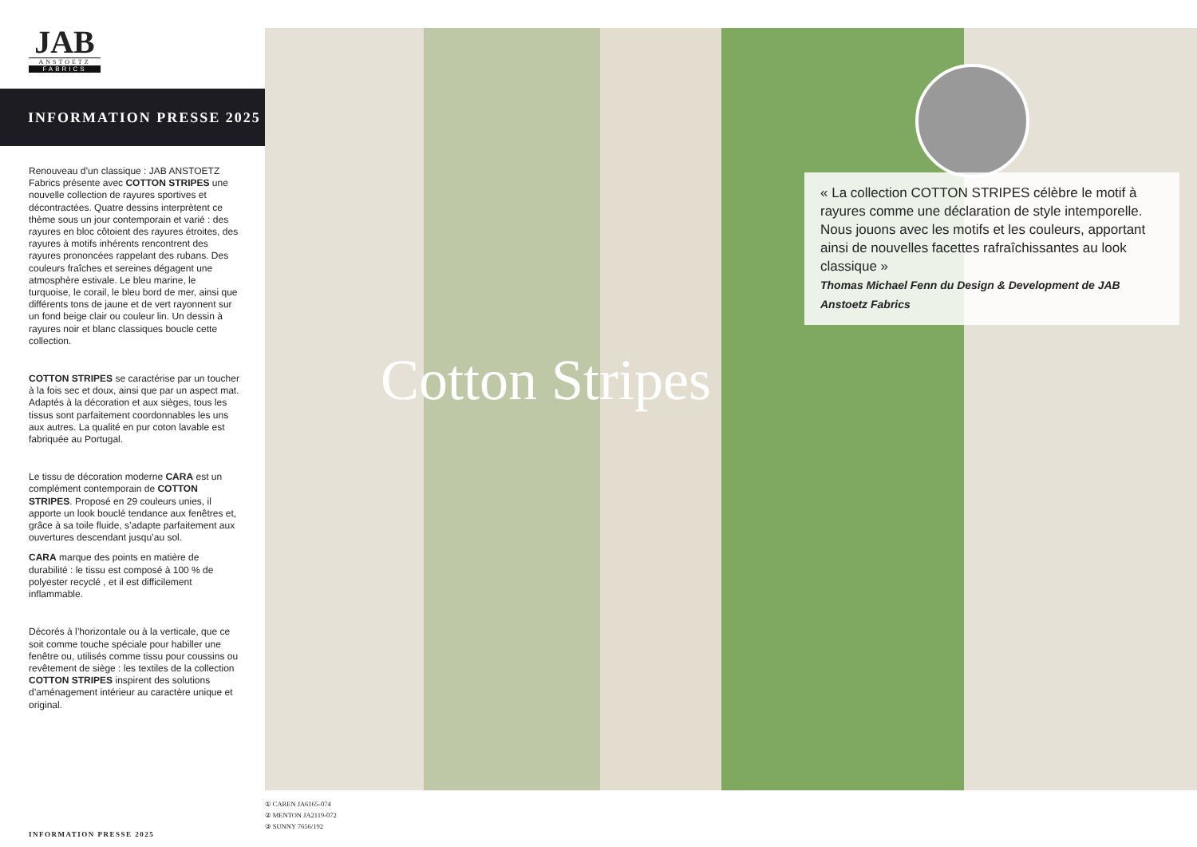JAB
ANSTOETZ
FABRICS
INFORMATION PRESSE 2025
Renouveau d’un classique : JAB ANSTOETZ Fabrics présente avec COTTON STRIPES une nouvelle collection de rayures sportives et décontractées. Quatre dessins interprètent ce thème sous un jour contemporain et varié : des rayures en bloc côtoient des rayures étroites, des rayures à motifs inhérents rencontrent des rayures prononcées rappelant des rubans. Des couleurs fraîches et sereines dégagent une atmosphère estivale. Le bleu marine, le turquoise, le corail, le bleu bord de mer, ainsi que différents tons de jaune et de vert rayonnent sur un fond beige clair ou couleur lin. Un dessin à rayures noir et blanc classiques boucle cette collection.
COTTON STRIPES se caractérise par un toucher à la fois sec et doux, ainsi que par un aspect mat. Adaptés à la décoration et aux sièges, tous les tissus sont parfaitement coordonnables les uns aux autres. La qualité en pur coton lavable est fabriquée au Portugal.
Le tissu de décoration moderne CARA est un complément contemporain de COTTON STRIPES. Proposé en 29 couleurs unies, il apporte un look bouclé tendance aux fenêtres et, grâce à sa toile fluide, s’adapte parfaitement aux ouvertures descendant jusqu’au sol.
CARA marque des points en matière de durabilité : le tissu est composé à 100 % de polyester recyclé , et il est difficilement inflammable.
Décorés à l’horizontale ou à la verticale, que ce soit comme touche spéciale pour habiller une fenêtre ou, utilisés comme tissu pour coussins ou revêtement de siège : les textiles de la collection COTTON STRIPES inspirent des solutions d’aménagement intérieur au caractère unique et original.
INFORMATION PRESSE 2025
« La collection COTTON STRIPES célèbre le motif à rayures comme une déclaration de style intemporelle. Nous jouons avec les motifs et les couleurs, apportant ainsi de nouvelles facettes rafraîchissantes au look classique »
Thomas Michael Fenn du Design & Development de JAB Anstoetz Fabrics
Cotton Stripes
① CAREN JA6165-074
② MENTON JA2119-072
③ SUNNY 7656/192